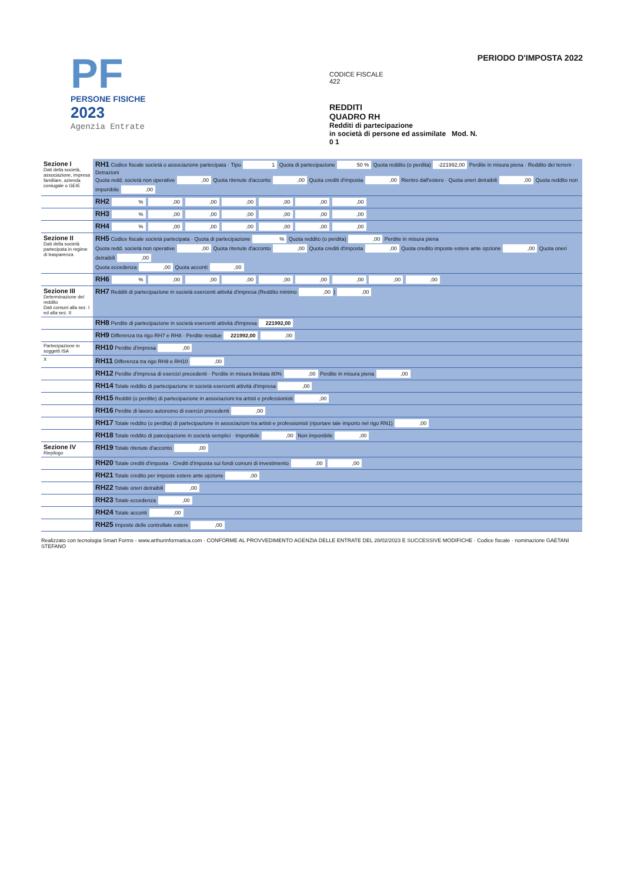PF
PERSONE FISICHE
2023
Agenzia Entrate
CODICE FISCALE
422
REDDITI
QUADRO RH
Redditi di partecipazione
in società di persone ed assimilate Mod. N. 0 1
PERIODO D'IMPOSTA 2022
| Sezione I Dati della società, associazione, impresa familiare, azienda coniugale o GEIE | RH1 Codice fiscale società o associazione partecipata · Tipo 1 Quota di partecipazione 50 % Quota reddito (o perdita) -221992,00 Perdite in misura piena · Reddito dei terreni · Detrazioni Quota redd. società non operative ,00 Quota ritenute d'acconto ,00 Quota crediti d'imposta ,00 Rientro dall'estero · Quota oneri detraibili ,00 Quota reddito non imponibile ,00 |
| | RH2 % ,00 ,00 ,00 ,00 ,00 ,00 |
| | RH3 % ,00 ,00 ,00 ,00 ,00 ,00 |
| | RH4 % ,00 ,00 ,00 ,00 ,00 ,00 |
| Sezione II Dati della società partecipata in regime di trasparenza | RH5 Codice fiscale società partecipata · Quota di partecipazione % Quota reddito (o perdita) ,00 Perdite in misura piena Quota redd. società non operative ,00 Quota ritenute d'acconto ,00 Quota crediti d'imposta ,00 Quota credito imposte estere ante opzione ,00 Quota oneri detraibili ,00 Quota eccedenza ,00 Quota acconti ,00 |
| | RH6 % ,00 ,00 ,00 ,00 ,00 ,00 ,00 ,00 |
| Sezione III Determinazione del reddito Dati comuni alla sez. I ed alla sez. II | RH7 Redditi di partecipazione in società esercenti attività d'impresa (Reddito minimo ,00 ) ,00 |
| | RH8 Perdite di partecipazione in società esercenti attività d'impresa 221992,00 |
| | RH9 Differenza tra rigo RH7 e RH8 · Perdite residue 221992,00 ,00 |
| Partecipazione in soggetti ISA | RH10 Perdite d'impresa ,00 |
| X | RH11 Differenza tra rigo RH9 e RH10 ,00 |
| | RH12 Perdite d'impresa di esercizi precedenti · Perdite in misura limitata 80% ,00 Perdite in misura piena ,00 |
| | RH14 Totale reddito di partecipazione in società esercenti attività d'impresa ,00 |
| | RH15 Redditi (o perdite) di partecipazione in associazioni tra artisti e professionisti ,00 |
| | RH16 Perdite di lavoro autonomo di esercizi precedenti ,00 |
| | RH17 Totale reddito (o perdita) di partecipazione in associazioni tra artisti e professionisti (riportare tale importo nel rigo RN1) ,00 |
| | RH18 Totale reddito di patecipazione in società semplici · Imponibile ,00 Non imponibile ,00 |
| Sezione IV Riepilogo | RH19 Totale ritenute d'acconto ,00 |
| | RH20 Totale crediti d'imposta · Crediti d'imposta sui fondi comuni di investimento ,00 ,00 |
| | RH21 Totale credito per imposte estere ante opzione ,00 |
| | RH22 Totale oneri detraibili ,00 |
| | RH23 Totale eccedenza ,00 |
| | RH24 Totale acconti ,00 |
| | RH25 Imposte delle controllate estere ,00 |
Realizzato con tecnologia Smart Forms - www.arthurinformatica.com · CONFORME AL PROVVEDIMENTO AGENZIA DELLE ENTRATE DEL 28/02/2023 E SUCCESSIVE MODIFICHE · Codice fiscale · nominazione GAETANI STEFANO